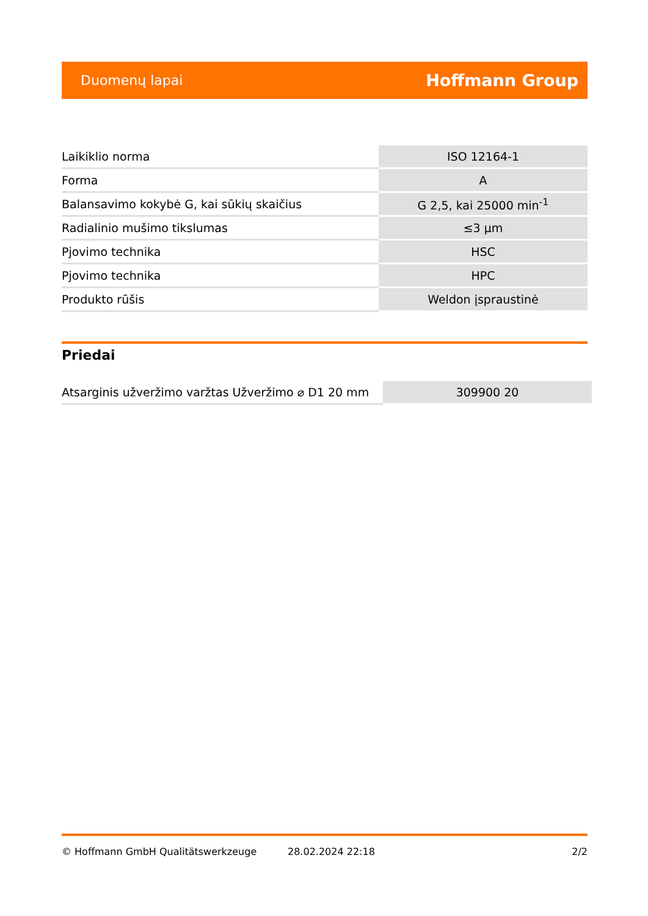Duomenų lapai Hoffmann Group
| Laikiklio norma | ISO 12164-1 |
| Forma | A |
| Balansavimo kokybė G, kai sūkių skaičius | G 2,5, kai 25000 min<sup>-1</sup> |
| Radialinio mušimo tikslumas | ≤3 µm |
| Pjovimo technika | HSC |
| Pjovimo technika | HPC |
| Produkto rūšis | Weldon įspraustinė |
Priedai
| Atsarginis užveržimo varžtas Užveržimo ⌀ D1 20 mm | 309900 20 |
© Hoffmann GmbH Qualitätswerkzeuge 28.02.2024 22:18 2/2